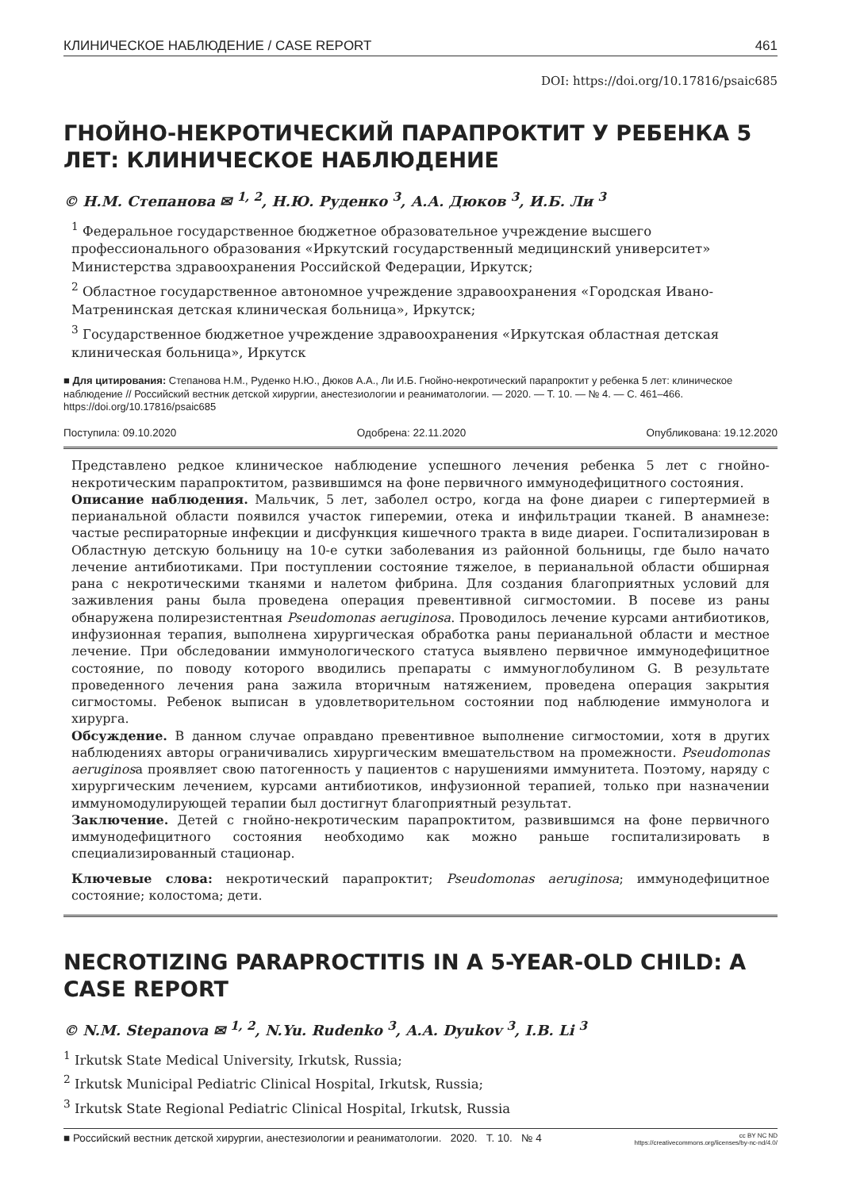КЛИНИЧЕСКОЕ НАБЛЮДЕНИЕ / CASE REPORT 461
DOI: https://doi.org/10.17816/psaic685
ГНОЙНО-НЕКРОТИЧЕСКИЙ ПАРАПРОКТИТ У РЕБЕНКА 5 ЛЕТ: КЛИНИЧЕСКОЕ НАБЛЮДЕНИЕ
© Н.М. Степанова ✉ <sup>1, 2</sup>, Н.Ю. Руденко <sup>3</sup>, А.А. Дюков <sup>3</sup>, И.Б. Ли <sup>3</sup>
<sup>1</sup> Федеральное государственное бюджетное образовательное учреждение высшего профессионального образования «Иркутский государственный медицинский университет» Министерства здравоохранения Российской Федерации, Иркутск;
<sup>2</sup> Областное государственное автономное учреждение здравоохранения «Городская Ивано-Матренинская детская клиническая больница», Иркутск;
<sup>3</sup> Государственное бюджетное учреждение здравоохранения «Иркутская областная детская клиническая больница», Иркутск
■ Для цитирования: Степанова Н.М., Руденко Н.Ю., Дюков А.А., Ли И.Б. Гнойно-некротический парапроктит у ребенка 5 лет: клиническое наблюдение // Российский вестник детской хирургии, анестезиологии и реаниматологии. — 2020. — Т. 10. — № 4. — С. 461–466. https://doi.org/10.17816/psaic685
Поступила: 09.10.2020 Одобрена: 22.11.2020 Опубликована: 19.12.2020
Представлено редкое клиническое наблюдение успешного лечения ребенка 5 лет с гнойно-некротическим парапроктитом, развившимся на фоне первичного иммунодефицитного состояния.
Описание наблюдения. Мальчик, 5 лет, заболел остро, когда на фоне диареи с гипертермией в перианальной области появился участок гиперемии, отека и инфильтрации тканей. В анамнезе: частые респираторные инфекции и дисфункция кишечного тракта в виде диареи. Госпитализирован в Областную детскую больницу на 10-е сутки заболевания из районной больницы, где было начато лечение антибиотиками. При поступлении состояние тяжелое, в перианальной области обширная рана с некротическими тканями и налетом фибрина. Для создания благоприятных условий для заживления раны была проведена операция превентивной сигмостомии. В посеве из раны обнаружена полирезистентная Pseudomonas aeruginosa. Проводилось лечение курсами антибиотиков, инфузионная терапия, выполнена хирургическая обработка раны перианальной области и местное лечение. При обследовании иммунологического статуса выявлено первичное иммунодефицитное состояние, по поводу которого вводились препараты с иммуноглобулином G. В результате проведенного лечения рана зажила вторичным натяжением, проведена операция закрытия сигмостомы. Ребенок выписан в удовлетворительном состоянии под наблюдение иммунолога и хирурга.
Обсуждение. В данном случае оправдано превентивное выполнение сигмостомии, хотя в других наблюдениях авторы ограничивались хирургическим вмешательством на промежности. Pseudomonas aeruginosa проявляет свою патогенность у пациентов с нарушениями иммунитета. Поэтому, наряду с хирургическим лечением, курсами антибиотиков, инфузионной терапией, только при назначении иммуномодулирующей терапии был достигнут благоприятный результат.
Заключение. Детей с гнойно-некротическим парапроктитом, развившимся на фоне первичного иммунодефицитного состояния необходимо как можно раньше госпитализировать в специализированный стационар.
Ключевые слова: некротический парапроктит; Pseudomonas aeruginosa; иммунодефицитное состояние; колостома; дети.
NECROTIZING PARAPROCTITIS IN A 5-YEAR-OLD CHILD: A CASE REPORT
© N.M. Stepanova ✉ <sup>1, 2</sup>, N.Yu. Rudenko <sup>3</sup>, A.A. Dyukov <sup>3</sup>, I.B. Li <sup>3</sup>
<sup>1</sup> Irkutsk State Medical University, Irkutsk, Russia;
<sup>2</sup> Irkutsk Municipal Pediatric Clinical Hospital, Irkutsk, Russia;
<sup>3</sup> Irkutsk State Regional Pediatric Clinical Hospital, Irkutsk, Russia
■ Российский вестник детской хирургии, анестезиологии и реаниматологии. 2020. Т. 10. № 4 cc BY NC ND
https://creativecommons.org/licenses/by-nc-nd/4.0/